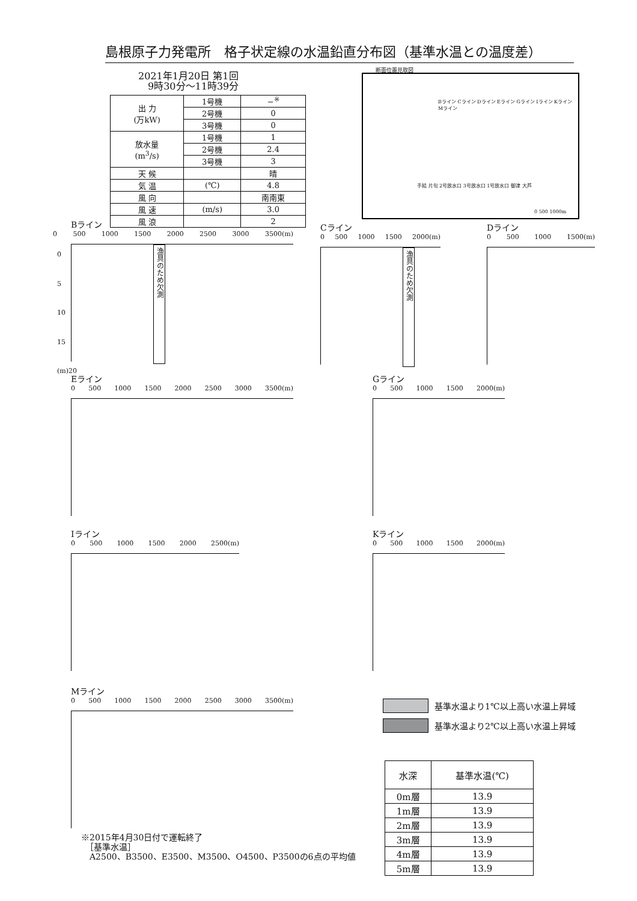島根原子力発電所　格子状定線の水温鉛直分布図（基準水温との温度差）
2021年1月20日 第1回
　9時30分～11時39分
| 出 力 (万kW) | 1号機 | −<sup>※</sup> |
| | 2号機 | 0 |
| | 3号機 | 0 |
| 放水量 (m<sup>3</sup>/s) | 1号機 | 1 |
| | 2号機 | 2.4 |
| | 3号機 | 3 |
| 天 候 | | 晴 |
| 気 温 | (℃) | 4.8 |
| 風 向 | | 南南東 |
| 風 速 | (m/s) | 3.0 |
| 風 浪 | | 2 |
断面位置見取図
Bライン Cライン Dライン Eライン Gライン Iライン Kライン Mライン
手結 片句 2号放水口 3号放水口 1号放水口 御津 大芦
0 500 1000m
Bライン
0 500 1000 1500 2000 2500 3000 3500(m)
漁具のため欠測
Cライン
0 500 1000 1500 2000(m)
漁具のため欠測
Dライン
0 500 1000 1500(m)
Eライン
0 500 1000 1500 2000 2500 3000 3500(m)
Gライン
0 500 1000 1500 2000(m)
Iライン
0 500 1000 1500 2000 2500(m)
Kライン
0 500 1000 1500 2000(m)
Mライン
0 500 1000 1500 2000 2500 3000 3500(m)
0
5
10
15
(m)20
基準水温より1℃以上高い水温上昇域
基準水温より2℃以上高い水温上昇域
| 水深 | 基準水温(℃) |
| 0m層 | 13.9 |
| 1m層 | 13.9 |
| 2m層 | 13.9 |
| 3m層 | 13.9 |
| 4m層 | 13.9 |
| 5m層 | 13.9 |
※2015年4月30日付で運転終了
　［基準水温］
　A2500、B3500、E3500、M3500、O4500、P3500の6点の平均値